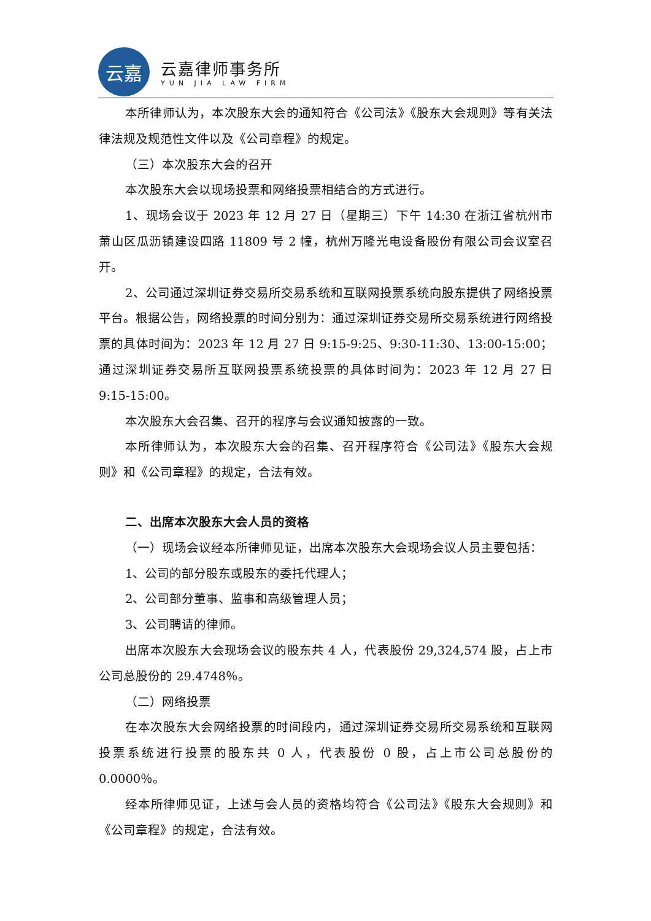云嘉
云嘉律师事务所
YUN JIA LAW FIRM
本所律师认为，本次股东大会的通知符合《公司法》《股东大会规则》等有关法律法规及规范性文件以及《公司章程》的规定。
（三）本次股东大会的召开
本次股东大会以现场投票和网络投票相结合的方式进行。
1、现场会议于 2023 年 12 月 27 日（星期三）下午 14:30 在浙江省杭州市萧山区瓜沥镇建设四路 11809 号 2 幢，杭州万隆光电设备股份有限公司会议室召开。
2、公司通过深圳证券交易所交易系统和互联网投票系统向股东提供了网络投票平台。根据公告，网络投票的时间分别为：通过深圳证券交易所交易系统进行网络投票的具体时间为：2023 年 12 月 27 日 9:15-9:25、9:30-11:30、13:00-15:00；通过深圳证券交易所互联网投票系统投票的具体时间为：2023 年 12 月 27 日 9:15-15:00。
本次股东大会召集、召开的程序与会议通知披露的一致。
本所律师认为，本次股东大会的召集、召开程序符合《公司法》《股东大会规则》和《公司章程》的规定，合法有效。
二、出席本次股东大会人员的资格
（一）现场会议经本所律师见证，出席本次股东大会现场会议人员主要包括：
1、公司的部分股东或股东的委托代理人；
2、公司部分董事、监事和高级管理人员；
3、公司聘请的律师。
出席本次股东大会现场会议的股东共 4 人，代表股份 29,324,574 股，占上市公司总股份的 29.4748％。
（二）网络投票
在本次股东大会网络投票的时间段内，通过深圳证券交易所交易系统和互联网投票系统进行投票的股东共 0 人，代表股份 0 股，占上市公司总股份的 0.0000％。
经本所律师见证，上述与会人员的资格均符合《公司法》《股东大会规则》和《公司章程》的规定，合法有效。